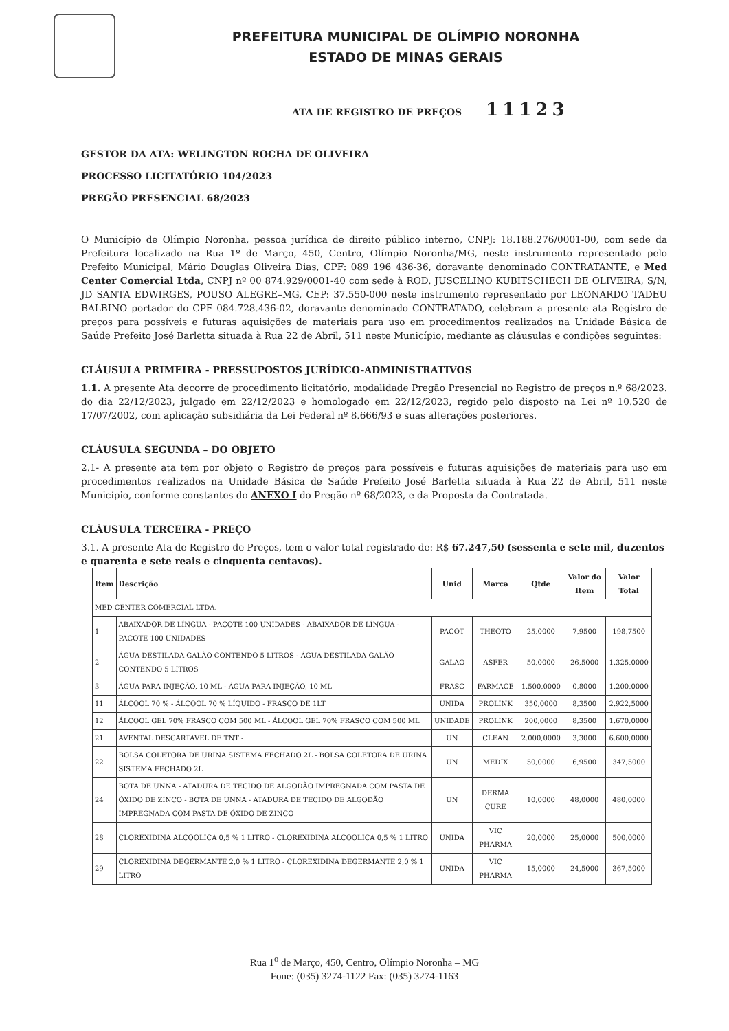PREFEITURA MUNICIPAL DE OLÍMPIO NORONHA
ESTADO DE MINAS GERAIS
ATA DE REGISTRO DE PREÇOS 11123
GESTOR DA ATA: WELINGTON ROCHA DE OLIVEIRA
PROCESSO LICITATÓRIO 104/2023
PREGÃO PRESENCIAL 68/2023
O Município de Olímpio Noronha, pessoa jurídica de direito público interno, CNPJ: 18.188.276/0001-00, com sede da Prefeitura localizado na Rua 1º de Março, 450, Centro, Olímpio Noronha/MG, neste instrumento representado pelo Prefeito Municipal, Mário Douglas Oliveira Dias, CPF: 089 196 436-36, doravante denominado CONTRATANTE, e Med Center Comercial Ltda, CNPJ nº 00 874.929/0001-40 com sede à ROD. JUSCELINO KUBITSCHECH DE OLIVEIRA, S/N, JD SANTA EDWIRGES, POUSO ALEGRE–MG, CEP: 37.550-000 neste instrumento representado por LEONARDO TADEU BALBINO portador do CPF 084.728.436-02, doravante denominado CONTRATADO, celebram a presente ata Registro de preços para possíveis e futuras aquisições de materiais para uso em procedimentos realizados na Unidade Básica de Saúde Prefeito José Barletta situada à Rua 22 de Abril, 511 neste Município, mediante as cláusulas e condições seguintes:
CLÁUSULA PRIMEIRA - PRESSUPOSTOS JURÍDICO-ADMINISTRATIVOS
1.1. A presente Ata decorre de procedimento licitatório, modalidade Pregão Presencial no Registro de preços n.º 68/2023. do dia 22/12/2023, julgado em 22/12/2023 e homologado em 22/12/2023, regido pelo disposto na Lei nº 10.520 de 17/07/2002, com aplicação subsidiária da Lei Federal nº 8.666/93 e suas alterações posteriores.
CLÁUSULA SEGUNDA – DO OBJETO
2.1- A presente ata tem por objeto o Registro de preços para possíveis e futuras aquisições de materiais para uso em procedimentos realizados na Unidade Básica de Saúde Prefeito José Barletta situada à Rua 22 de Abril, 511 neste Município, conforme constantes do ANEXO I do Pregão nº 68/2023, e da Proposta da Contratada.
CLÁUSULA TERCEIRA - PREÇO
3.1. A presente Ata de Registro de Preços, tem o valor total registrado de: R$ 67.247,50 (sessenta e sete mil, duzentos e quarenta e sete reais e cinquenta centavos).
| Item | Descrição | Unid | Marca | Qtde | Valor do Item | Valor Total |
| --- | --- | --- | --- | --- | --- | --- |
| MED CENTER COMERCIAL LTDA. | | | | | | |
| 1 | ABAIXADOR DE LÍNGUA - PACOTE 100 UNIDADES - ABAIXADOR DE LÍNGUA - PACOTE 100 UNIDADES | PACOT | THEOTO | 25,0000 | 7,9500 | 198,7500 |
| 2 | ÁGUA DESTILADA GALÃO CONTENDO 5 LITROS - ÁGUA DESTILADA GALÃO CONTENDO 5 LITROS | GALAO | ASFER | 50,0000 | 26,5000 | 1.325,0000 |
| 3 | ÁGUA PARA INJEÇÃO, 10 ML - ÁGUA PARA INJEÇÃO, 10 ML | FRASC | FARMACE | 1.500,0000 | 0,8000 | 1.200,0000 |
| 11 | ÁLCOOL 70 % - ÁLCOOL 70 % LÍQUIDO - FRASCO DE 1LT | UNIDA | PROLINK | 350,0000 | 8,3500 | 2.922,5000 |
| 12 | ÁLCOOL GEL 70% FRASCO COM 500 ML - ÁLCOOL GEL 70% FRASCO COM 500 ML | UNIDADE | PROLINK | 200,0000 | 8,3500 | 1.670,0000 |
| 21 | AVENTAL DESCARTAVEL DE TNT - | UN | CLEAN | 2.000,0000 | 3,3000 | 6.600,0000 |
| 22 | BOLSA COLETORA DE URINA SISTEMA FECHADO 2L - BOLSA COLETORA DE URINA SISTEMA FECHADO 2L | UN | MEDIX | 50,0000 | 6,9500 | 347,5000 |
| 24 | BOTA DE UNNA - ATADURA DE TECIDO DE ALGODÃO IMPREGNADA COM PASTA DE ÓXIDO DE ZINCO - BOTA DE UNNA - ATADURA DE TECIDO DE ALGODÃO IMPREGNADA COM PASTA DE ÓXIDO DE ZINCO | UN | DERMA CURE | 10,0000 | 48,0000 | 480,0000 |
| 28 | CLOREXIDINA ALCOÓLICA 0,5 % 1 LITRO - CLOREXIDINA ALCOÓLICA 0,5 % 1 LITRO | UNIDA | VIC PHARMA | 20,0000 | 25,0000 | 500,0000 |
| 29 | CLOREXIDINA DEGERMANTE 2,0 % 1 LITRO - CLOREXIDINA DEGERMANTE 2,0 % 1 LITRO | UNIDA | VIC PHARMA | 15,0000 | 24,5000 | 367,5000 |
Rua 1<sup>o</sup> de Março, 450, Centro, Olímpio Noronha – MG
Fone: (035) 3274-1122 Fax: (035) 3274-1163